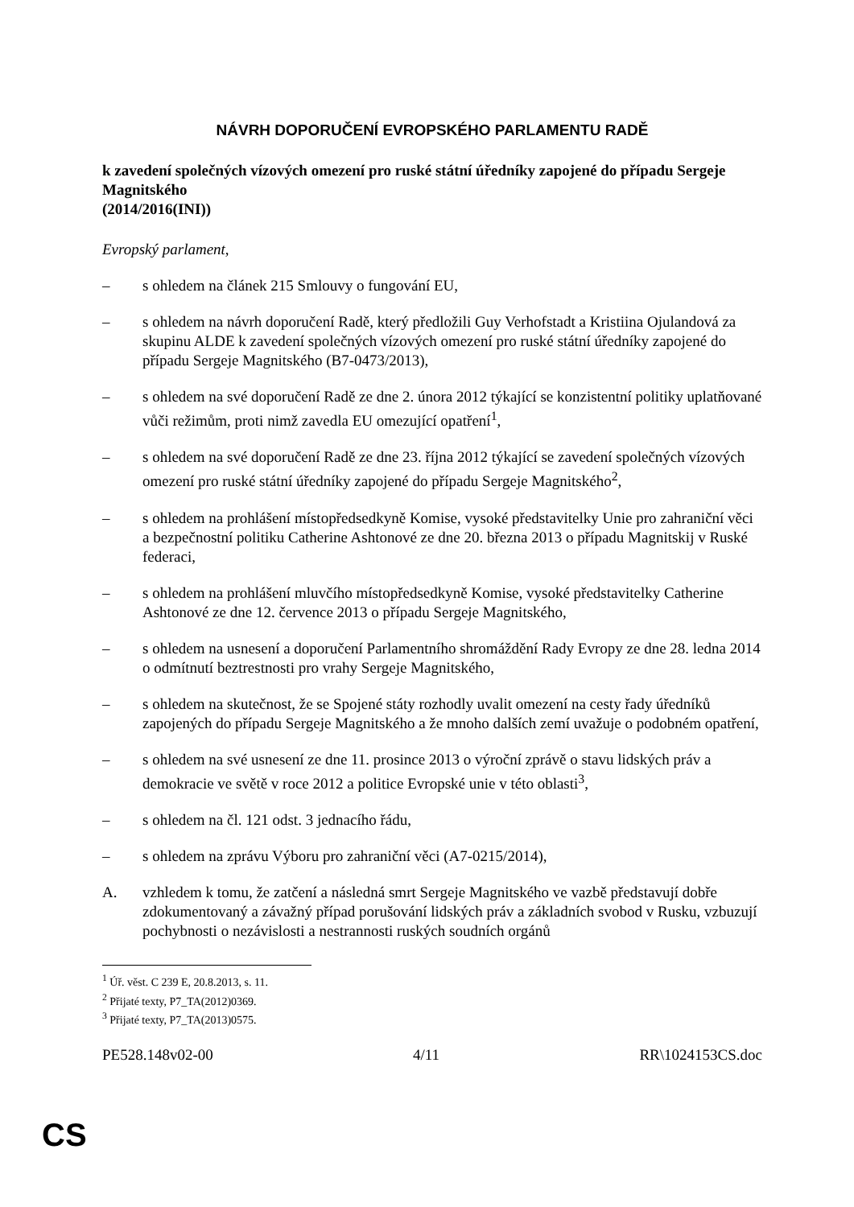NÁVRH DOPORUČENÍ EVROPSKÉHO PARLAMENTU RADĚ
k zavedení společných vízových omezení pro ruské státní úředníky zapojené do případu Sergeje Magnitského
(2014/2016(INI))
Evropský parlament,
– s ohledem na článek 215 Smlouvy o fungování EU,
– s ohledem na návrh doporučení Radě, který předložili Guy Verhofstadt a Kristiina Ojulandová za skupinu ALDE k zavedení společných vízových omezení pro ruské státní úředníky zapojené do případu Sergeje Magnitského (B7-0473/2013),
– s ohledem na své doporučení Radě ze dne 2. února 2012 týkající se konzistentní politiky uplatňované vůči režimům, proti nimž zavedla EU omezující opatření<sup>1</sup>,
– s ohledem na své doporučení Radě ze dne 23. října 2012 týkající se zavedení společných vízových omezení pro ruské státní úředníky zapojené do případu Sergeje Magnitského<sup>2</sup>,
– s ohledem na prohlášení místopředsedkyně Komise, vysoké představitelky Unie pro zahraniční věci a bezpečnostní politiku Catherine Ashtonové ze dne 20. března 2013 o případu Magnitskij v Ruské federaci,
– s ohledem na prohlášení mluvčího místopředsedkyně Komise, vysoké představitelky Catherine Ashtonové ze dne 12. července 2013 o případu Sergeje Magnitského,
– s ohledem na usnesení a doporučení Parlamentního shromáždění Rady Evropy ze dne 28. ledna 2014 o odmítnutí beztrestnosti pro vrahy Sergeje Magnitského,
– s ohledem na skutečnost, že se Spojené státy rozhodly uvalit omezení na cesty řady úředníků zapojených do případu Sergeje Magnitského a že mnoho dalších zemí uvažuje o podobném opatření,
– s ohledem na své usnesení ze dne 11. prosince 2013 o výroční zprávě o stavu lidských práv a demokracie ve světě v roce 2012 a politice Evropské unie v této oblasti<sup>3</sup>,
– s ohledem na čl. 121 odst. 3 jednacího řádu,
– s ohledem na zprávu Výboru pro zahraniční věci (A7-0215/2014),
A. vzhledem k tomu, že zatčení a následná smrt Sergeje Magnitského ve vazbě představují dobře zdokumentovaný a závažný případ porušování lidských práv a základních svobod v Rusku, vzbuzují pochybnosti o nezávislosti a nestrannosti ruských soudních orgánů
<sup>1</sup> Úř. věst. C 239 E, 20.8.2013, s. 11.
<sup>2</sup> Přijaté texty, P7_TA(2012)0369.
<sup>3</sup> Přijaté texty, P7_TA(2013)0575.
PE528.148v02-00 4/11 RR\1024153CS.doc
CS